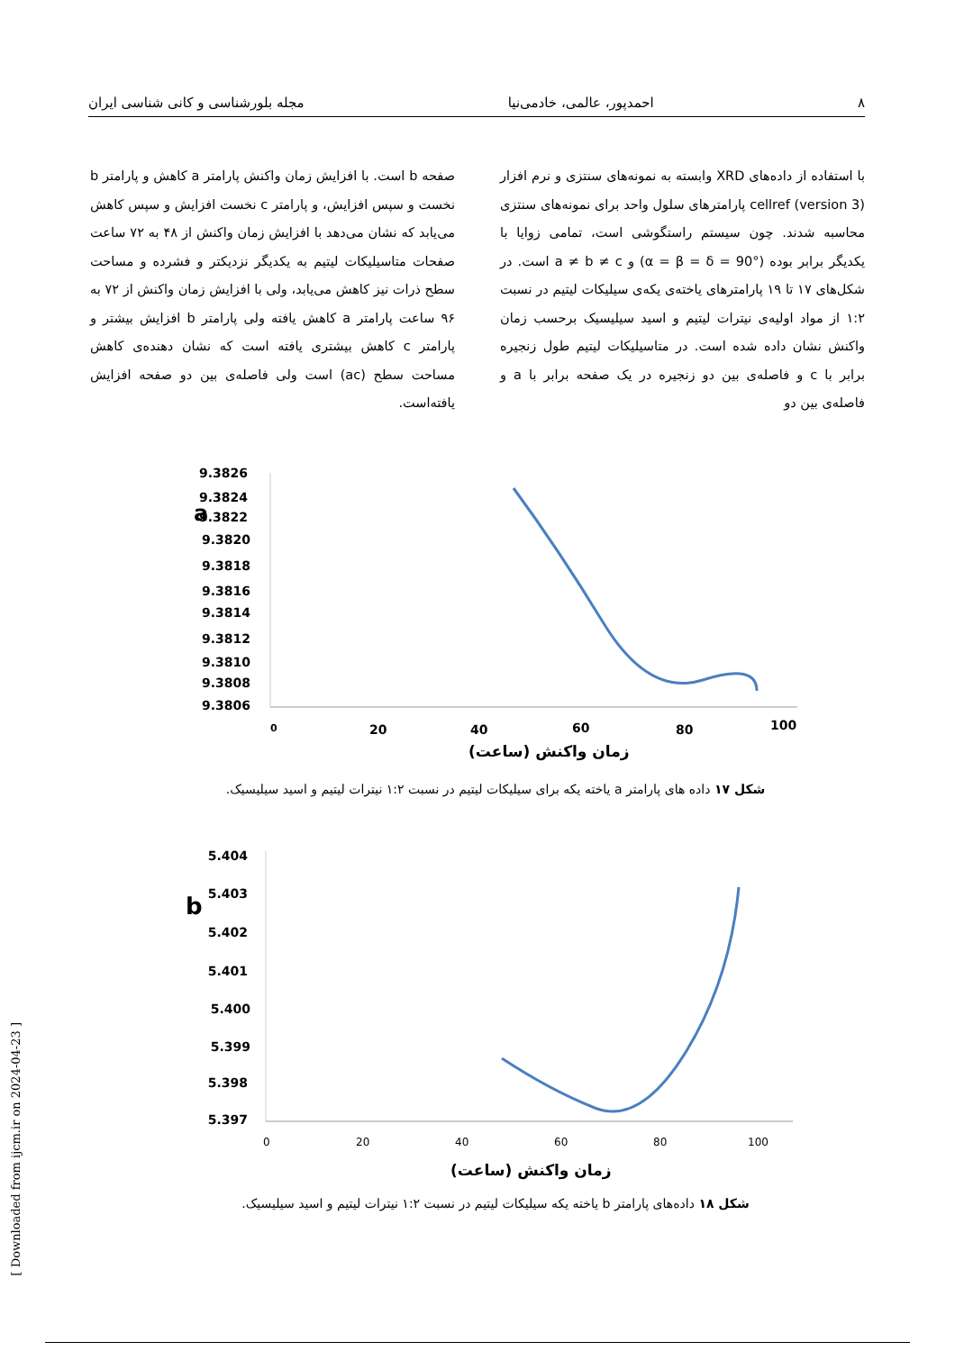۸ احمدپور، عالمی، خادمی‌نیا مجله بلورشناسی و کانی شناسی ایران
با استفاده از داده‌های XRD وابسته به نمونه‌های سنتزی و نرم افزار cellref (version 3) پارامترهای سلول واحد برای نمونه‌های سنتزی محاسبه شدند. چون سیستم راستگوشی است، تمامی زوایا با یکدیگر برابر بوده (α = β = δ = 90°) و a ≠ b ≠ c است. در شکل‌های ۱۷ تا ۱۹ پارامترهای یاخته‌ی یکه‌ی سیلیکات لیتیم در نسبت ۱:۲ از مواد اولیه‌ی نیترات لیتیم و اسید سیلیسیک برحسب زمان واکنش نشان داده شده است. در متاسیلیکات لیتیم طول زنجیره برابر با c و فاصله‌ی بین دو زنجیره در یک صفحه برابر با a و فاصله‌ی بین دو
صفحه b است. با افزایش زمان واکنش پارامتر a کاهش و پارامتر b نخست و سپس افزایش، و پارامتر c نخست افزایش و سپس کاهش می‌یابد که نشان می‌دهد با افزایش زمان واکنش از ۴۸ به ۷۲ ساعت صفحات متاسیلیکات لیتیم به یکدیگر نزدیکتر و فشرده و مساحت سطح ذرات نیز کاهش می‌یابد، ولی با افزایش زمان واکنش از ۷۲ به ۹۶ ساعت پارامتر a کاهش یافته ولی پارامتر b افزایش بیشتر و پارامتر c کاهش بیشتری یافته است که نشان دهنده‌ی کاهش مساحت سطح (ac) است ولی فاصله‌ی بین دو صفحه افزایش یافته‌است.
a
9.3826
9.3824
9.3822
9.3820
9.3818
9.3816
9.3814
9.3812
9.3810
9.3808
9.3806
0
20
40
60
80
100
زمان واکنش (ساعت)
شکل ۱۷ داده های پارامتر a یاخته یکه برای سیلیکات لیتیم در نسبت ۱:۲ نیترات لیتیم و اسید سیلیسیک.
b
5.404
5.403
5.402
5.401
5.400
5.399
5.398
5.397
0
20
40
60
80
100
زمان واکنش (ساعت)
شکل ۱۸ داده‌های پارامتر b یاخته یکه سیلیکات لیتیم در نسبت ۱:۲ نیترات لیتیم و اسید سیلیسیک.
[ Downloaded from ijcm.ir on 2024-04-23 ]